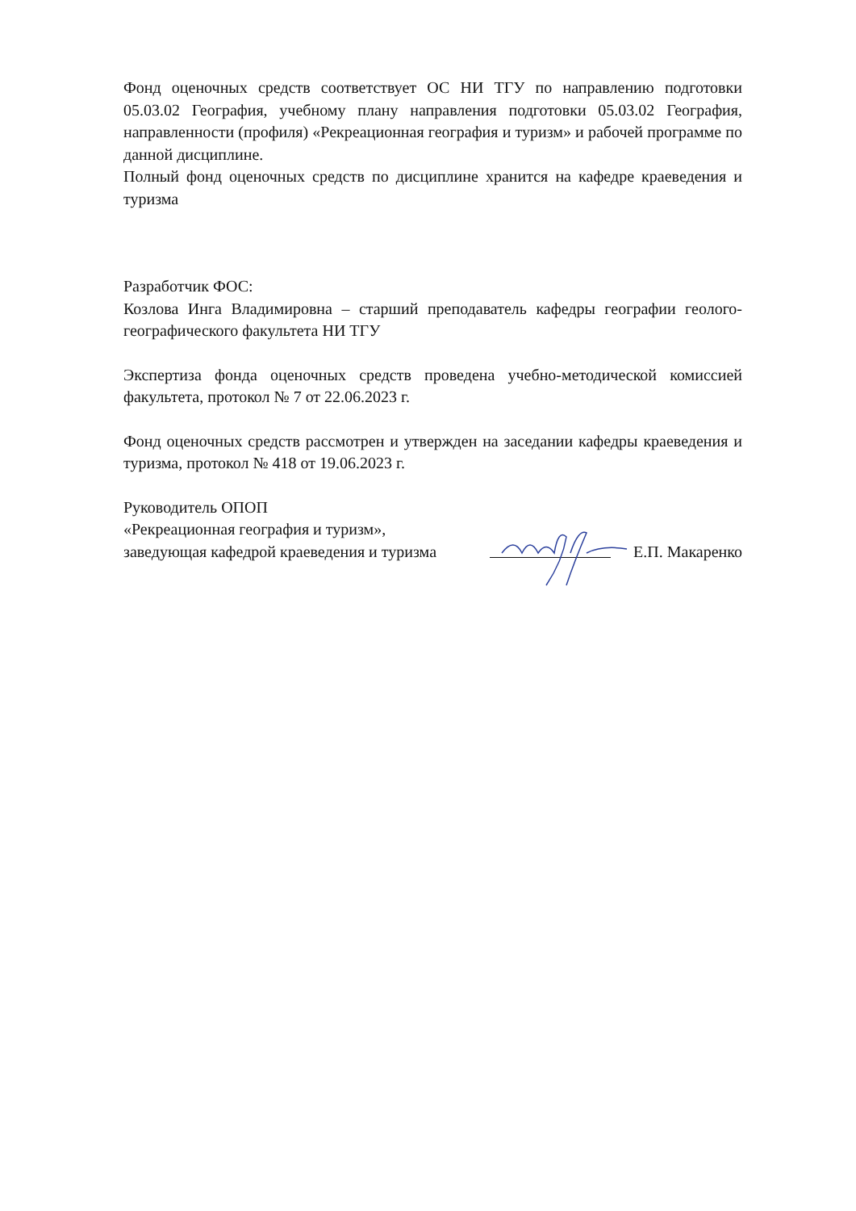Фонд оценочных средств соответствует ОС НИ ТГУ по направлению подготовки 05.03.02 География, учебному плану направления подготовки 05.03.02 География, направленности (профиля) «Рекреационная география и туризм» и рабочей программе по данной дисциплине.
Полный фонд оценочных средств по дисциплине хранится на кафедре краеведения и туризма
Разработчик ФОС:
Козлова Инга Владимировна – старший преподаватель кафедры географии геолого-географического факультета НИ ТГУ
Экспертиза фонда оценочных средств проведена учебно-методической комиссией факультета, протокол № 7 от 22.06.2023 г.
Фонд оценочных средств рассмотрен и утвержден на заседании кафедры краеведения и туризма, протокол № 418 от 19.06.2023 г.
Руководитель ОПОП
«Рекреационная география и туризм»,
заведующая кафедрой краеведения и туризма
Е.П. Макаренко